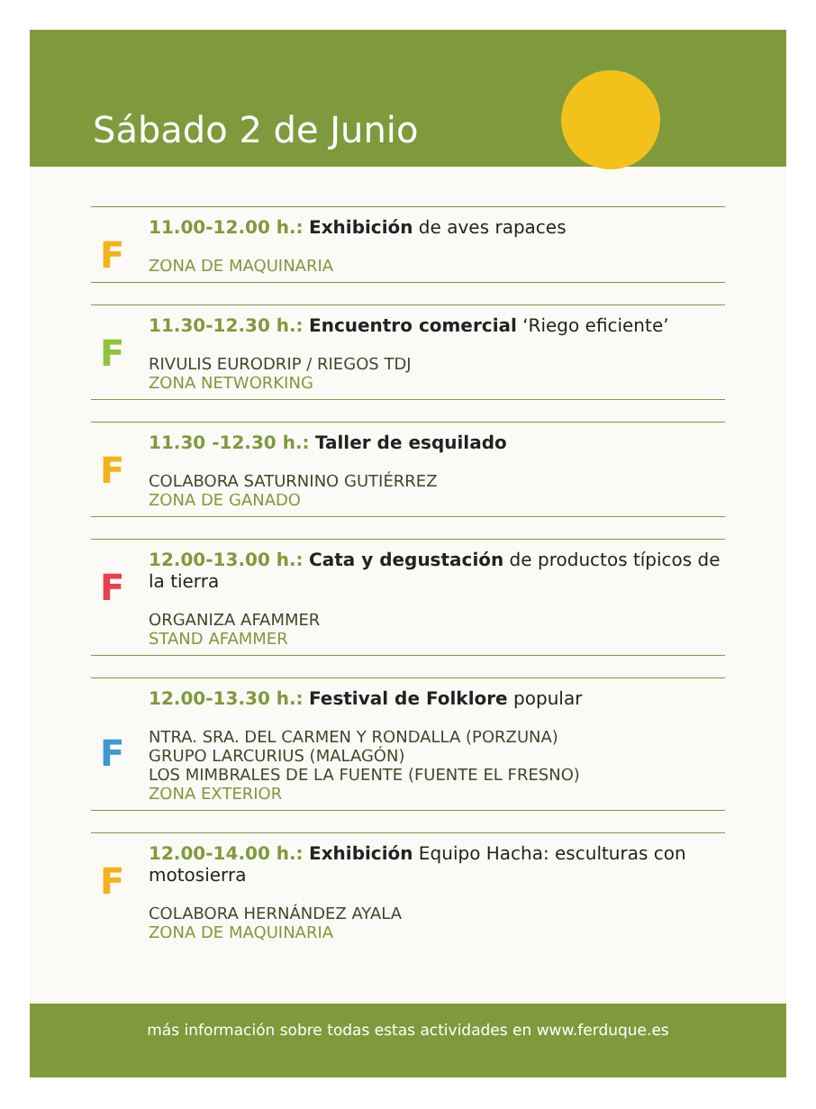Sábado 2 de Junio
F
11.00-12.00 h.: Exhibición de aves rapaces
ZONA DE MAQUINARIA
F
11.30-12.30 h.: Encuentro comercial ‘Riego eficiente’
RIVULIS EURODRIP / RIEGOS TDJ
ZONA NETWORKING
F
11.30 -12.30 h.: Taller de esquilado
COLABORA SATURNINO GUTIÉRREZ
ZONA DE GANADO
F
12.00-13.00 h.: Cata y degustación de productos típicos de la tierra
ORGANIZA AFAMMER
STAND AFAMMER
F
12.00-13.30 h.: Festival de Folklore popular
NTRA. SRA. DEL CARMEN Y RONDALLA (PORZUNA)
GRUPO LARCURIUS (MALAGÓN)
LOS MIMBRALES DE LA FUENTE (FUENTE EL FRESNO)
ZONA EXTERIOR
F
12.00-14.00 h.: Exhibición Equipo Hacha: esculturas con motosierra
COLABORA HERNÁNDEZ AYALA
ZONA DE MAQUINARIA
más información sobre todas estas actividades en www.ferduque.es